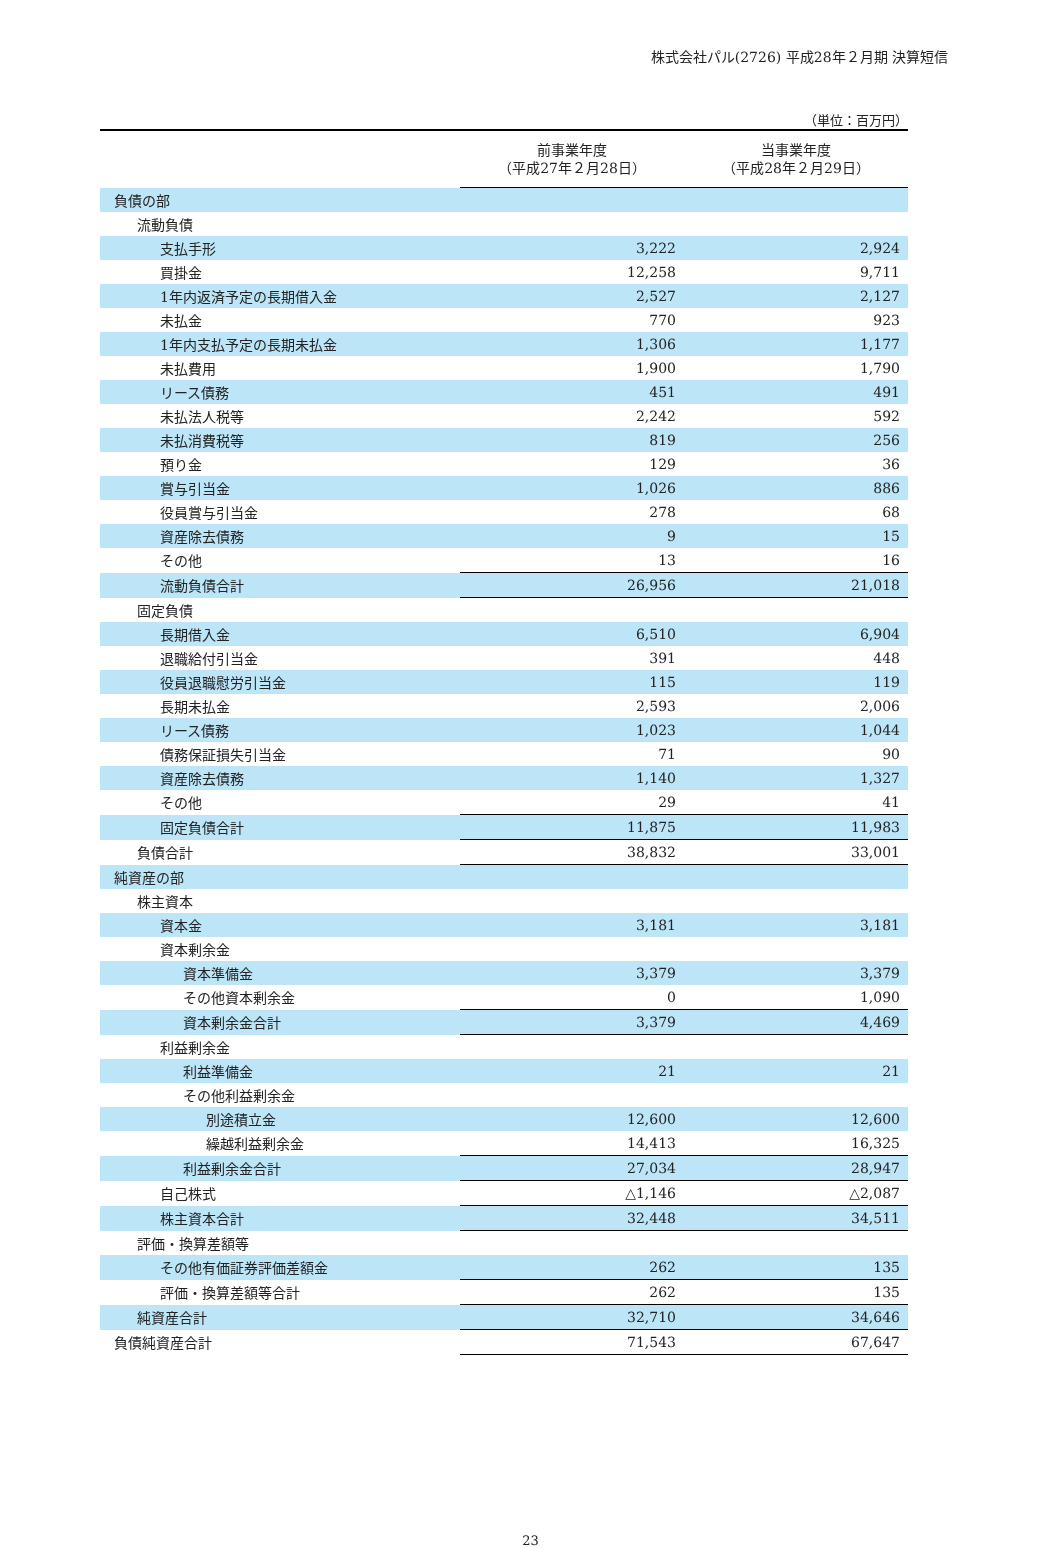株式会社パル(2726) 平成28年２月期 決算短信
（単位：百万円）
| | 前事業年度 （平成27年２月28日） | 当事業年度 （平成28年２月29日） |
| --- | --- | --- |
| 負債の部 | | |
| 流動負債 | | |
| 支払手形 | 3,222 | 2,924 |
| 買掛金 | 12,258 | 9,711 |
| 1年内返済予定の長期借入金 | 2,527 | 2,127 |
| 未払金 | 770 | 923 |
| 1年内支払予定の長期未払金 | 1,306 | 1,177 |
| 未払費用 | 1,900 | 1,790 |
| リース債務 | 451 | 491 |
| 未払法人税等 | 2,242 | 592 |
| 未払消費税等 | 819 | 256 |
| 預り金 | 129 | 36 |
| 賞与引当金 | 1,026 | 886 |
| 役員賞与引当金 | 278 | 68 |
| 資産除去債務 | 9 | 15 |
| その他 | 13 | 16 |
| 流動負債合計 | 26,956 | 21,018 |
| 固定負債 | | |
| 長期借入金 | 6,510 | 6,904 |
| 退職給付引当金 | 391 | 448 |
| 役員退職慰労引当金 | 115 | 119 |
| 長期未払金 | 2,593 | 2,006 |
| リース債務 | 1,023 | 1,044 |
| 債務保証損失引当金 | 71 | 90 |
| 資産除去債務 | 1,140 | 1,327 |
| その他 | 29 | 41 |
| 固定負債合計 | 11,875 | 11,983 |
| 負債合計 | 38,832 | 33,001 |
| 純資産の部 | | |
| 株主資本 | | |
| 資本金 | 3,181 | 3,181 |
| 資本剰余金 | | |
| 資本準備金 | 3,379 | 3,379 |
| その他資本剰余金 | 0 | 1,090 |
| 資本剰余金合計 | 3,379 | 4,469 |
| 利益剰余金 | | |
| 利益準備金 | 21 | 21 |
| その他利益剰余金 | | |
| 別途積立金 | 12,600 | 12,600 |
| 繰越利益剰余金 | 14,413 | 16,325 |
| 利益剰余金合計 | 27,034 | 28,947 |
| 自己株式 | △1,146 | △2,087 |
| 株主資本合計 | 32,448 | 34,511 |
| 評価・換算差額等 | | |
| その他有価証券評価差額金 | 262 | 135 |
| 評価・換算差額等合計 | 262 | 135 |
| 純資産合計 | 32,710 | 34,646 |
| 負債純資産合計 | 71,543 | 67,647 |
23